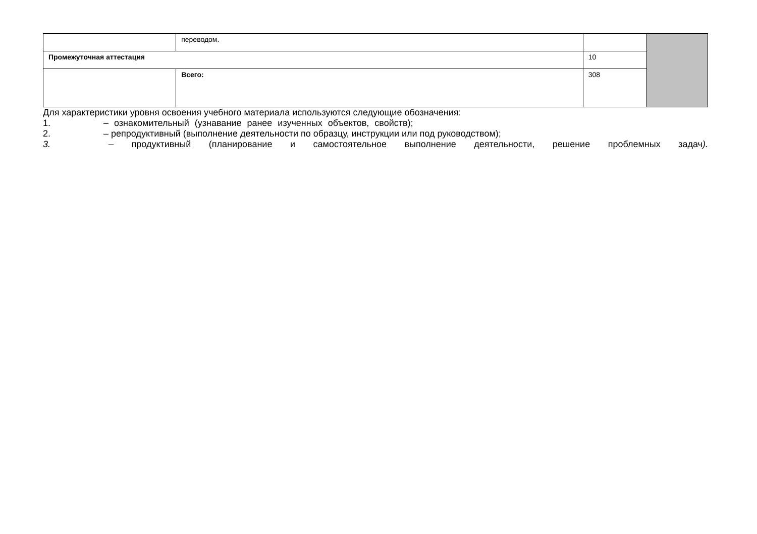| | переводом. | | |
| Промежуточная аттестация | | 10 | |
| | Всего: | 308 | |
Для характеристики уровня освоения учебного материала используются следующие обозначения:
1. – ознакомительный (узнавание ранее изученных объектов, свойств);
2. – репродуктивный (выполнение деятельности по образцу, инструкции или под руководством);
3. – продуктивный (планирование и самостоятельное выполнение деятельности, решение проблемных задач).